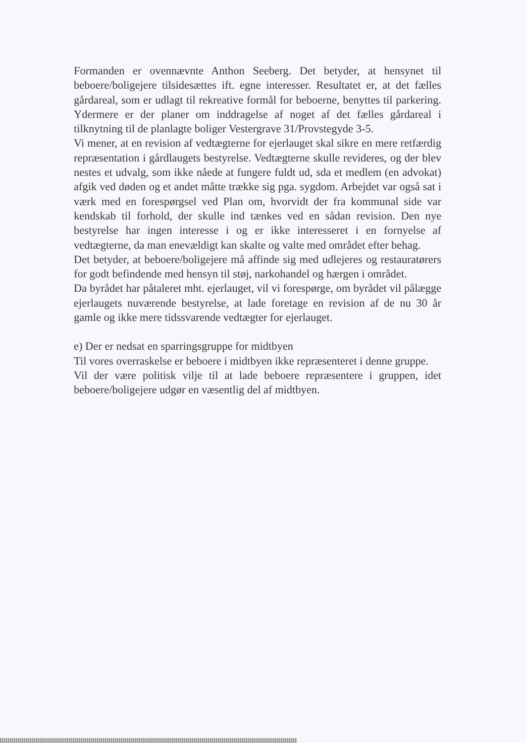Formanden er ovennævnte Anthon Seeberg. Det betyder, at hensynet til beboere/boligejere tilsidesættes ift. egne interesser. Resultatet er, at det fælles gårdareal, som er udlagt til rekreative formål for beboerne, benyttes til parkering. Ydermere er der planer om inddragelse af noget af det fælles gårdareal i tilknytning til de planlagte boliger Vestergrave 31/Provstegyde 3-5.
Vi mener, at en revision af vedtægterne for ejerlauget skal sikre en mere retfærdig repræsentation i gårdlaugets bestyrelse. Vedtægterne skulle revideres, og der blev nestes et udvalg, som ikke nåede at fungere fuldt ud, sda et medlem (en advokat) afgik ved døden og et andet måtte trække sig pga. sygdom. Arbejdet var også sat i værk med en forespørgsel ved Plan om, hvorvidt der fra kommunal side var kendskab til forhold, der skulle ind tænkes ved en sådan revision. Den nye bestyrelse har ingen interesse i og er ikke interesseret i en fornyelse af vedtægterne, da man enevældigt kan skalte og valte med området efter behag.
Det betyder, at beboere/boligejere må affinde sig med udlejeres og restauratørers for godt befindende med hensyn til støj, narkohandel og hærgen i området.
Da byrådet har påtaleret mht. ejerlauget, vil vi forespørge, om byrådet vil pålægge ejerlaugets nuværende bestyrelse, at lade foretage en revision af de nu 30 år gamle og ikke mere tidssvarende vedtægter for ejerlauget.
e) Der er nedsat en sparringsgruppe for midtbyen
Til vores overraskelse er beboere i midtbyen ikke repræsenteret i denne gruppe.
Vil der være politisk vilje til at lade beboere repræsentere i gruppen, idet beboere/boligejere udgør en væsentlig del af midtbyen.